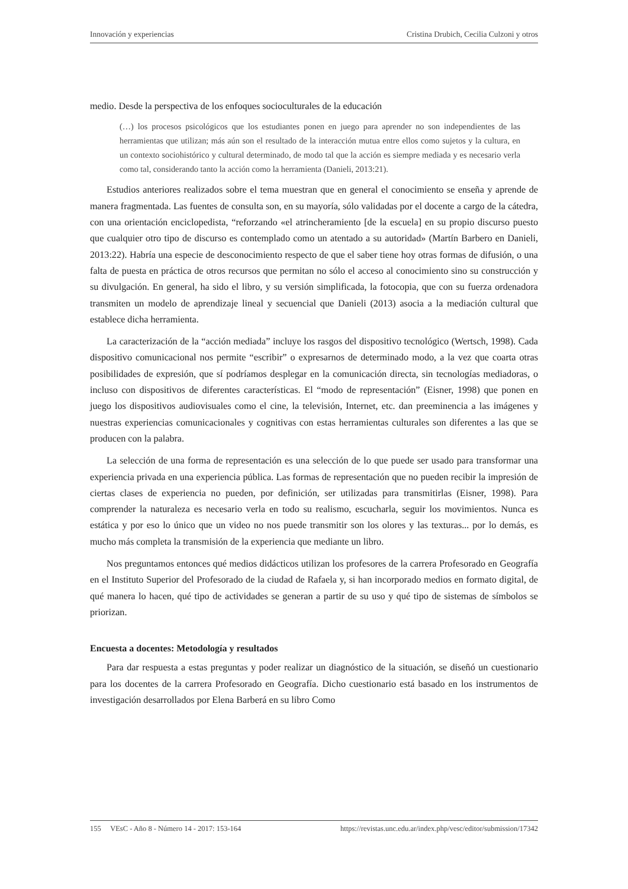Innovación y experiencias Cristina Drubich, Cecilia Culzoni y otros
medio. Desde la perspectiva de los enfoques socioculturales de la educación
(…) los procesos psicológicos que los estudiantes ponen en juego para aprender no son independientes de las herramientas que utilizan; más aún son el resultado de la interacción mutua entre ellos como sujetos y la cultura, en un contexto sociohistórico y cultural determinado, de modo tal que la acción es siempre mediada y es necesario verla como tal, considerando tanto la acción como la herramienta (Danieli, 2013:21).
Estudios anteriores realizados sobre el tema muestran que en general el conocimiento se enseña y aprende de manera fragmentada. Las fuentes de consulta son, en su mayoría, sólo validadas por el docente a cargo de la cátedra, con una orientación enciclopedista, “reforzando «el atrincheramiento [de la escuela] en su propio discurso puesto que cualquier otro tipo de discurso es contemplado como un atentado a su autoridad» (Martín Barbero en Danieli, 2013:22). Habría una especie de desconocimiento respecto de que el saber tiene hoy otras formas de difusión, o una falta de puesta en práctica de otros recursos que permitan no sólo el acceso al conocimiento sino su construcción y su divulgación. En general, ha sido el libro, y su versión simplificada, la fotocopia, que con su fuerza ordenadora transmiten un modelo de aprendizaje lineal y secuencial que Danieli (2013) asocia a la mediación cultural que establece dicha herramienta.
La caracterización de la “acción mediada” incluye los rasgos del dispositivo tecnológico (Wertsch, 1998). Cada dispositivo comunicacional nos permite “escribir” o expresarnos de determinado modo, a la vez que coarta otras posibilidades de expresión, que sí podríamos desplegar en la comunicación directa, sin tecnologías mediadoras, o incluso con dispositivos de diferentes características. El “modo de representación” (Eisner, 1998) que ponen en juego los dispositivos audiovisuales como el cine, la televisión, Internet, etc. dan preeminencia a las imágenes y nuestras experiencias comunicacionales y cognitivas con estas herramientas culturales son diferentes a las que se producen con la palabra.
La selección de una forma de representación es una selección de lo que puede ser usado para transformar una experiencia privada en una experiencia pública. Las formas de representación que no pueden recibir la impresión de ciertas clases de experiencia no pueden, por definición, ser utilizadas para transmitirlas (Eisner, 1998). Para comprender la naturaleza es necesario verla en todo su realismo, escucharla, seguir los movimientos. Nunca es estática y por eso lo único que un video no nos puede transmitir son los olores y las texturas... por lo demás, es mucho más completa la transmisión de la experiencia que mediante un libro.
Nos preguntamos entonces qué medios didácticos utilizan los profesores de la carrera Profesorado en Geografía en el Instituto Superior del Profesorado de la ciudad de Rafaela y, si han incorporado medios en formato digital, de qué manera lo hacen, qué tipo de actividades se generan a partir de su uso y qué tipo de sistemas de símbolos se priorizan.
Encuesta a docentes: Metodología y resultados
Para dar respuesta a estas preguntas y poder realizar un diagnóstico de la situación, se diseñó un cuestionario para los docentes de la carrera Profesorado en Geografía. Dicho cuestionario está basado en los instrumentos de investigación desarrollados por Elena Barberá en su libro Como
155 VEsC - Año 8 - Número 14 - 2017: 153-164 https://revistas.unc.edu.ar/index.php/vesc/editor/submission/17342